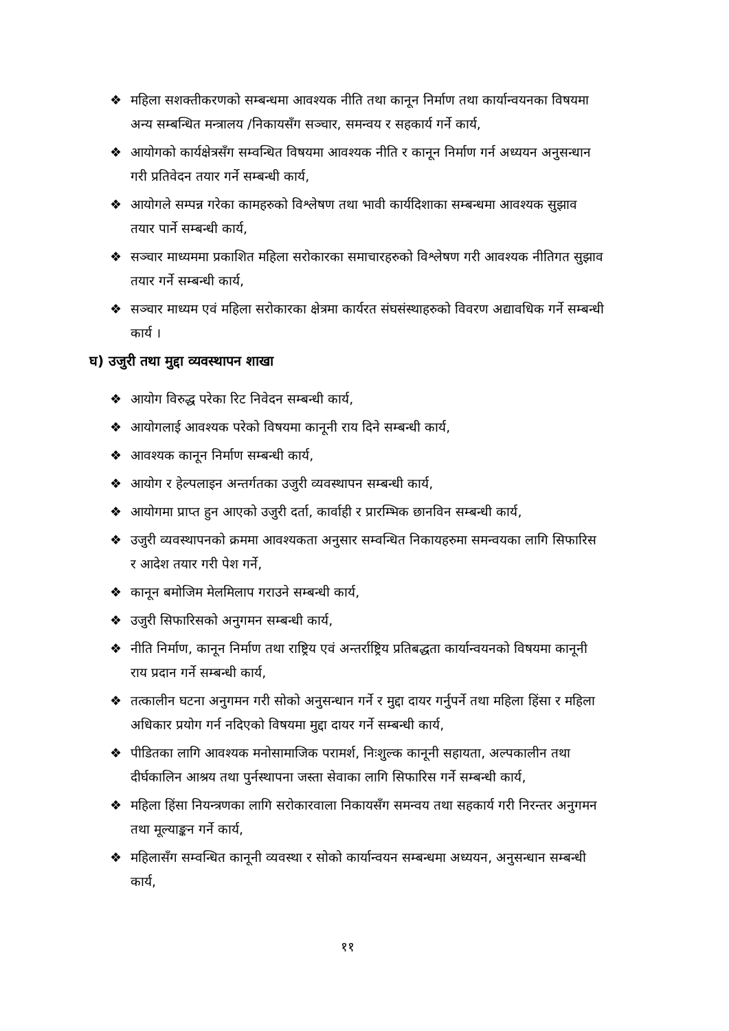❖ महिला सशक्तीकरणको सम्बन्धमा आवश्यक नीति तथा कानून निर्माण तथा कार्यान्वयनका विषयमा अन्य सम्बन्धित मन्त्रालय /निकायसँग सञ्चार, समन्वय र सहकार्य गर्ने कार्य,
❖ आयोगको कार्यक्षेत्रसँग सम्वन्धित विषयमा आवश्यक नीति र कानून निर्माण गर्न अध्ययन अनुसन्धान गरी प्रतिवेदन तयार गर्ने सम्बन्धी कार्य,
❖ आयोगले सम्पन्न गरेका कामहरुको विश्लेषण तथा भावी कार्यदिशाका सम्बन्धमा आवश्यक सुझाव तयार पार्ने सम्बन्धी कार्य,
❖ सञ्चार माध्यममा प्रकाशित महिला सरोकारका समाचारहरुको विश्लेषण गरी आवश्यक नीतिगत सुझाव तयार गर्ने सम्बन्धी कार्य,
❖ सञ्चार माध्यम एवं महिला सरोकारका क्षेत्रमा कार्यरत संघसंस्थाहरुको विवरण अद्यावधिक गर्ने सम्बन्धी कार्य ।
घ) उजुरी तथा मुद्दा व्यवस्थापन शाखा
❖ आयोग विरुद्ध परेका रिट निवेदन सम्बन्धी कार्य,
❖ आयोगलाई आवश्यक परेको विषयमा कानूनी राय दिने सम्बन्धी कार्य,
❖ आवश्यक कानून निर्माण सम्बन्धी कार्य,
❖ आयोग र हेल्पलाइन अन्तर्गतका उजुरी व्यवस्थापन सम्बन्धी कार्य,
❖ आयोगमा प्राप्त हुन आएको उजुरी दर्ता, कार्वाही र प्रारम्भिक छानविन सम्बन्धी कार्य,
❖ उजुरी व्यवस्थापनको क्रममा आवश्यकता अनुसार सम्वन्धित निकायहरुमा समन्वयका लागि सिफारिस र आदेश तयार गरी पेश गर्ने,
❖ कानून बमोजिम मेलमिलाप गराउने सम्बन्धी कार्य,
❖ उजुरी सिफारिसको अनुगमन सम्बन्धी कार्य,
❖ नीति निर्माण, कानून निर्माण तथा राष्ट्रिय एवं अन्तर्राष्ट्रिय प्रतिबद्धता कार्यान्वयनको विषयमा कानूनी राय प्रदान गर्ने सम्बन्धी कार्य,
❖ तत्कालीन घटना अनुगमन गरी सोको अनुसन्धान गर्ने र मुद्दा दायर गर्नुपर्ने तथा महिला हिंसा र महिला अधिकार प्रयोग गर्न नदिएको विषयमा मुद्दा दायर गर्ने सम्बन्धी कार्य,
❖ पीडितका लागि आवश्यक मनोसामाजिक परामर्श, निःशुल्क कानूनी सहायता, अल्पकालीन तथा दीर्घकालिन आश्रय तथा पुर्नस्थापना जस्ता सेवाका लागि सिफारिस गर्ने सम्बन्धी कार्य,
❖ महिला हिंसा नियन्त्रणका लागि सरोकारवाला निकायसँग समन्वय तथा सहकार्य गरी निरन्तर अनुगमन तथा मूल्याङ्कन गर्ने कार्य,
❖ महिलासँग सम्वन्धित कानूनी व्यवस्था र सोको कार्यान्वयन सम्बन्धमा अध्ययन, अनुसन्धान सम्बन्धी कार्य,
११